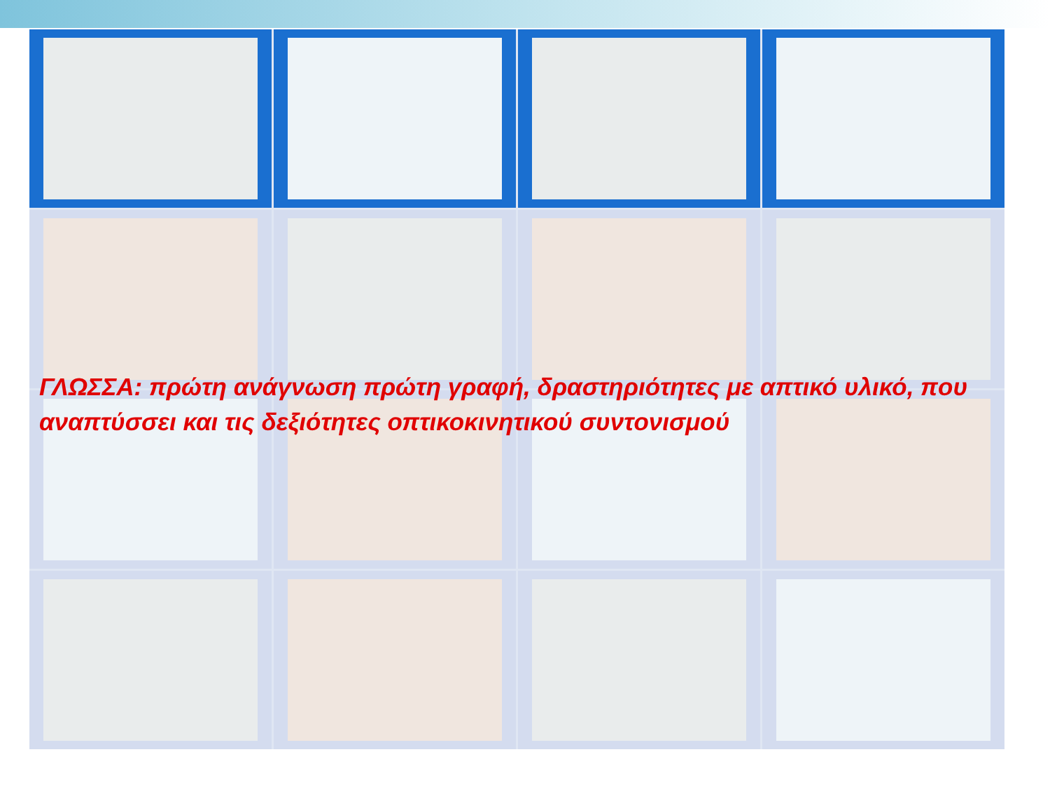ΓΛΩΣΣΑ: πρώτη ανάγνωση πρώτη γραφή, δραστηριότητες με απτικό υλικό, που αναπτύσσει και τις δεξιότητες οπτικοκινητικού συντονισμού